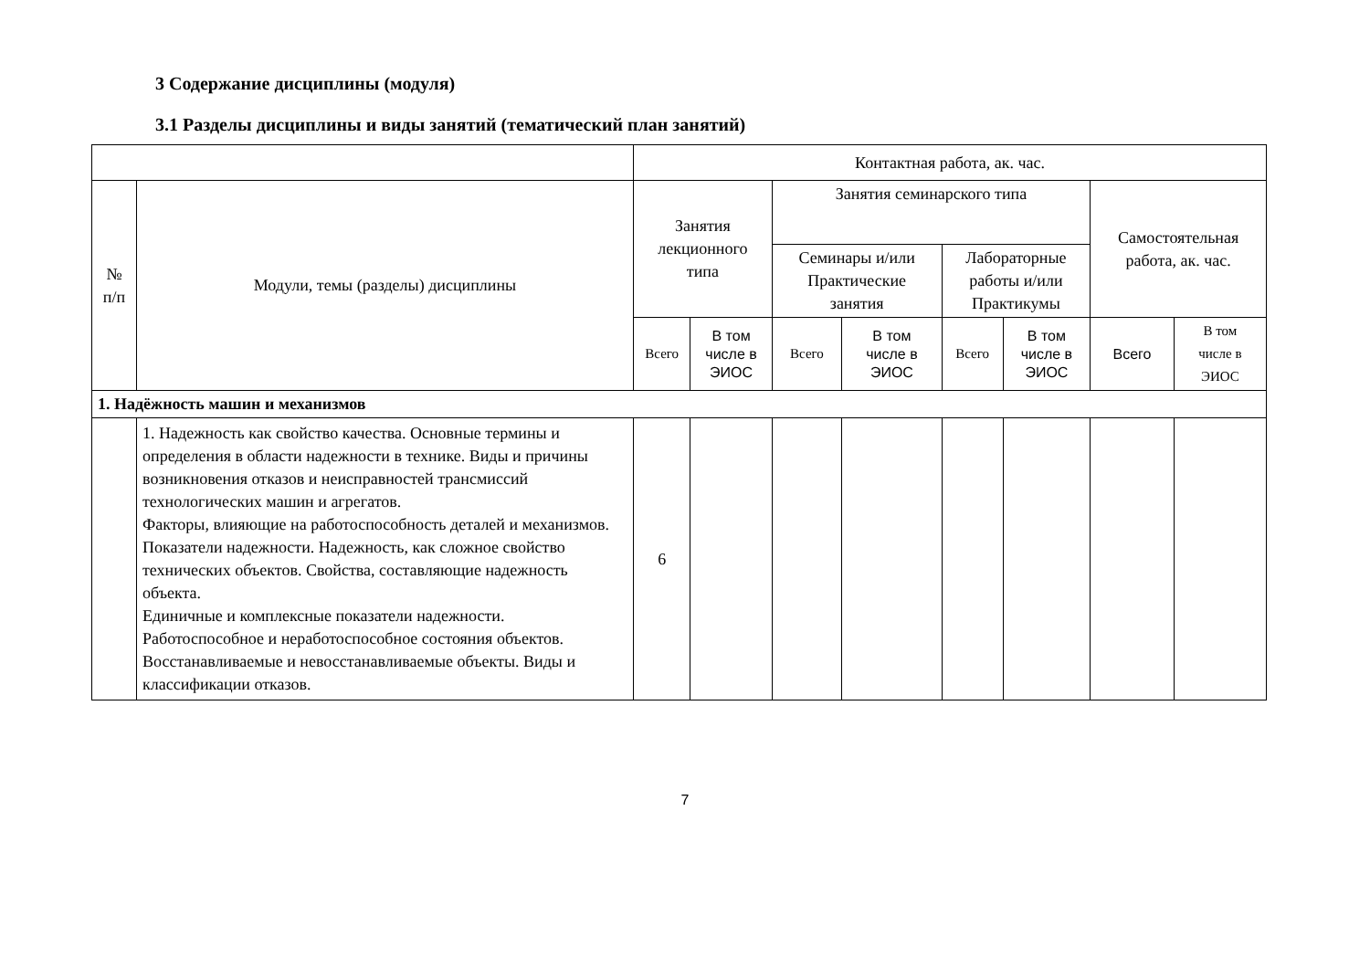3 Содержание дисциплины (модуля)
3.1 Разделы дисциплины и виды занятий (тематический план занятий)
| | | Контактная работа, ак. час. | | | | | | | |
| --- | --- | --- | --- | --- | --- | --- | --- | --- | --- |
| № п/п | Модули, темы (разделы) дисциплины | Занятия лекционного типа | | Занятия семинарского типа | | | | Самостоятельная работа, ак. час. | |
| | | | | Семинары и/или Практические занятия | | Лабораторные работы и/или Практикумы | | | |
| | | Всего | В том числе в ЭИОС | Всего | В том числе в ЭИОС | Всего | В том числе в ЭИОС | Всего | В том числе в ЭИОС |
| 1. Надёжность машин и механизмов | | | | | | | | | |
| | 1. Надежность как свойство качества. Основные термины и определения в области надежности в технике. Виды и причины возникновения отказов и неисправностей трансмиссий технологических машин и агрегатов. Факторы, влияющие на работоспособность деталей и механизмов. Показатели надежности. Надежность, как сложное свойство технических объектов. Свойства, составляющие надежность объекта. Единичные и комплексные показатели надежности. Работоспособное и неработоспособное состояния объектов. Восстанавливаемые и невосстанавливаемые объекты. Виды и классификации отказов. | 6 | | | | | | | |
7